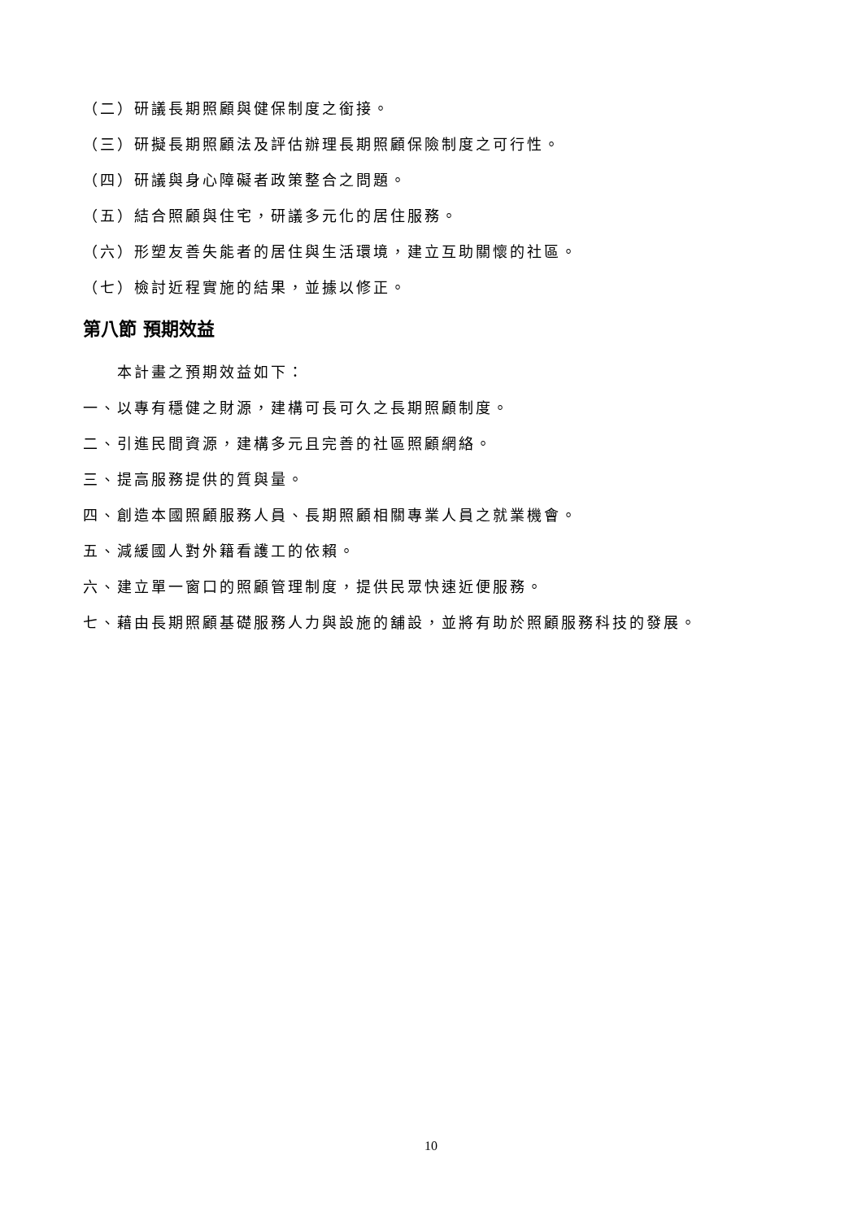（二）研議長期照顧與健保制度之銜接。
（三）研擬長期照顧法及評估辦理長期照顧保險制度之可行性。
（四）研議與身心障礙者政策整合之問題。
（五）結合照顧與住宅，研議多元化的居住服務。
（六）形塑友善失能者的居住與生活環境，建立互助關懷的社區。
（七）檢討近程實施的結果，並據以修正。
第八節 預期效益
本計畫之預期效益如下：
一、以專有穩健之財源，建構可長可久之長期照顧制度。
二、引進民間資源，建構多元且完善的社區照顧網絡。
三、提高服務提供的質與量。
四、創造本國照顧服務人員、長期照顧相關專業人員之就業機會。
五、減緩國人對外籍看護工的依賴。
六、建立單一窗口的照顧管理制度，提供民眾快速近便服務。
七、藉由長期照顧基礎服務人力與設施的舖設，並將有助於照顧服務科技的發展。
10